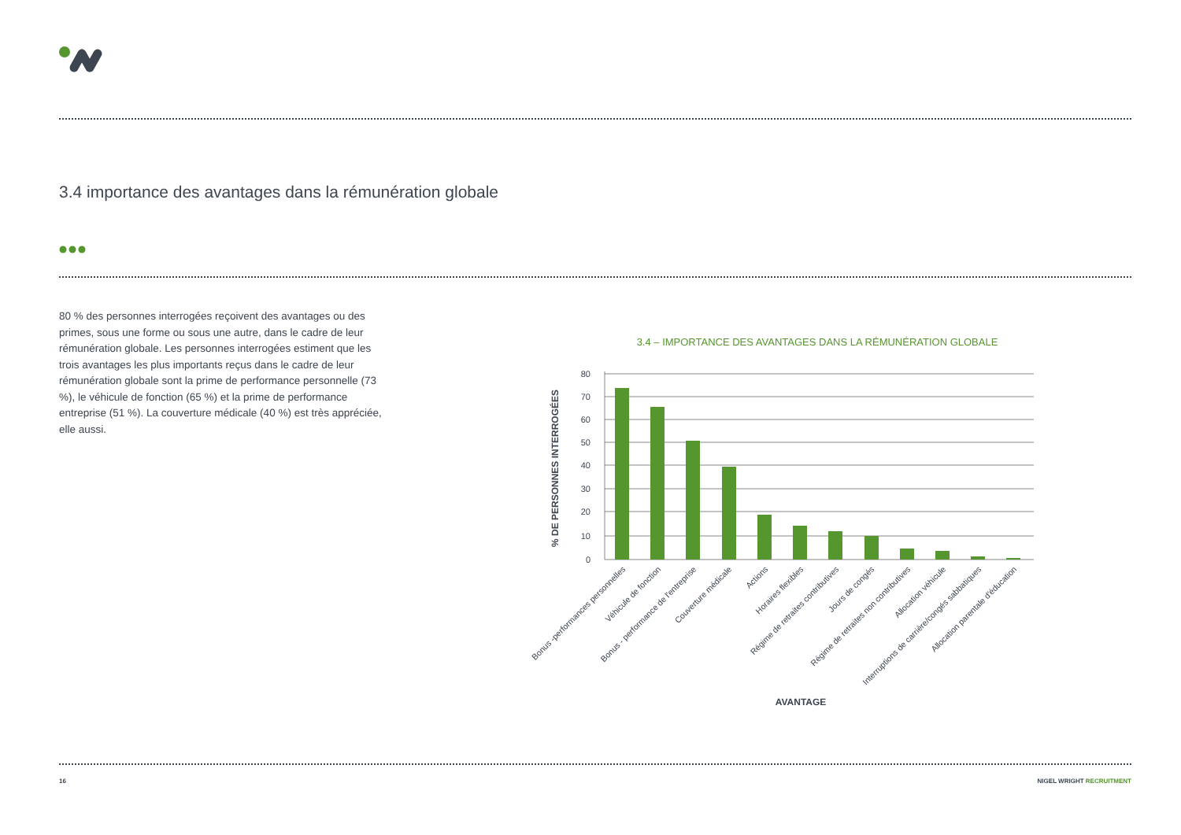3.4 importance des avantages dans la rémunération globale
80 % des personnes interrogées reçoivent des avantages ou des primes, sous une forme ou sous une autre, dans le cadre de leur rémunération globale. Les personnes interrogées estiment que les trois avantages les plus importants reçus dans le cadre de leur rémunération globale sont la prime de performance personnelle (73 %), le véhicule de fonction (65 %) et la prime de performance entreprise (51 %). La couverture médicale (40 %) est très appréciée, elle aussi.
3.4 – IMPORTANCE DES AVANTAGES DANS LA RÉMUNÉRATION GLOBALE
80
70
60
50
40
30
20
10
0
% DE PERSONNES INTERROGÉES
Bonus -performances personnelles
Véhicule de fonction
Bonus - performance de l'entreprise
Couverture médicale
Actions
Horaires flexibles
Régime de retraites contributives
Jours de congés
Régime de retraites non contributives
Allocation véhicule
Interruptions de carrière/congés sabbatiques
Allocation parentale d'éducation
AVANTAGE
16 NIGEL WRIGHT RECRUITMENT